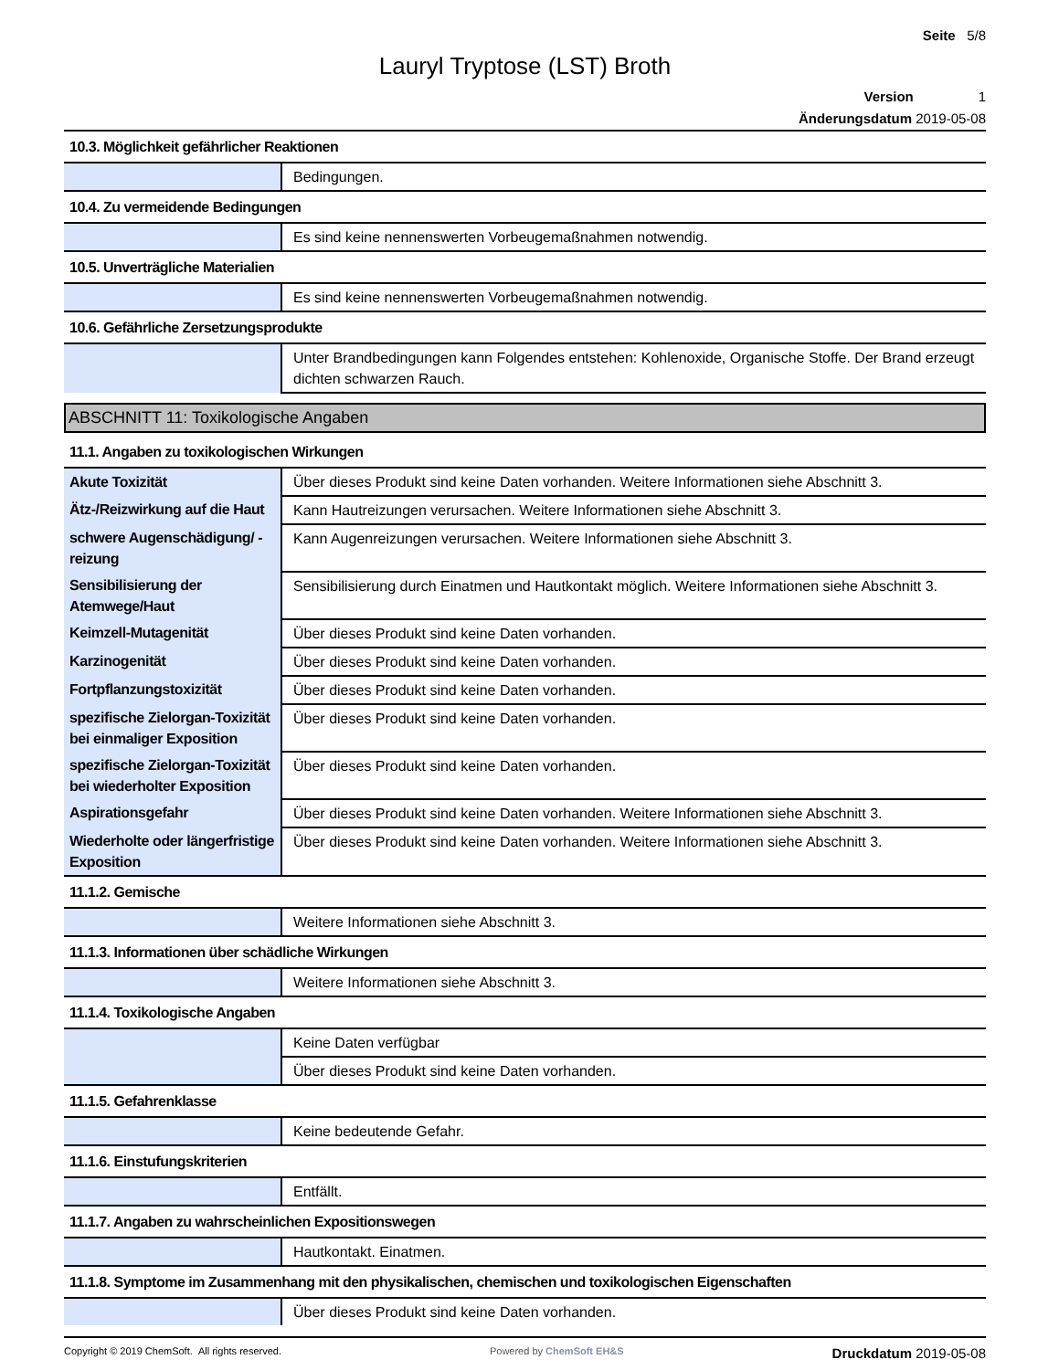Seite 5/8
Lauryl Tryptose (LST) Broth
Version 1
Änderungsdatum 2019-05-08
| 10.3. Möglichkeit gefährlicher Reaktionen | |
| | Bedingungen. |
| 10.4. Zu vermeidende Bedingungen | |
| | Es sind keine nennenswerten Vorbeugemaßnahmen notwendig. |
| 10.5. Unverträgliche Materialien | |
| | Es sind keine nennenswerten Vorbeugemaßnahmen notwendig. |
| 10.6. Gefährliche Zersetzungsprodukte | |
| | Unter Brandbedingungen kann Folgendes entstehen: Kohlenoxide, Organische Stoffe. Der Brand erzeugt dichten schwarzen Rauch. |
ABSCHNITT 11: Toxikologische Angaben
| 11.1. Angaben zu toxikologischen Wirkungen | |
| Akute Toxizität | Über dieses Produkt sind keine Daten vorhanden. Weitere Informationen siehe Abschnitt 3. |
| Ätz-/Reizwirkung auf die Haut | Kann Hautreizungen verursachen. Weitere Informationen siehe Abschnitt 3. |
| schwere Augenschädigung/ -reizung | Kann Augenreizungen verursachen. Weitere Informationen siehe Abschnitt 3. |
| Sensibilisierung der Atemwege/Haut | Sensibilisierung durch Einatmen und Hautkontakt möglich. Weitere Informationen siehe Abschnitt 3. |
| Keimzell-Mutagenität | Über dieses Produkt sind keine Daten vorhanden. |
| Karzinogenität | Über dieses Produkt sind keine Daten vorhanden. |
| Fortpflanzungstoxizität | Über dieses Produkt sind keine Daten vorhanden. |
| spezifische Zielorgan-Toxizität bei einmaliger Exposition | Über dieses Produkt sind keine Daten vorhanden. |
| spezifische Zielorgan-Toxizität bei wiederholter Exposition | Über dieses Produkt sind keine Daten vorhanden. |
| Aspirationsgefahr | Über dieses Produkt sind keine Daten vorhanden. Weitere Informationen siehe Abschnitt 3. |
| Wiederholte oder längerfristige Exposition | Über dieses Produkt sind keine Daten vorhanden. Weitere Informationen siehe Abschnitt 3. |
| 11.1.2. Gemische | |
| | Weitere Informationen siehe Abschnitt 3. |
| 11.1.3. Informationen über schädliche Wirkungen | |
| | Weitere Informationen siehe Abschnitt 3. |
| 11.1.4. Toxikologische Angaben | |
| | Keine Daten verfügbar |
| | Über dieses Produkt sind keine Daten vorhanden. |
| 11.1.5. Gefahrenklasse | |
| | Keine bedeutende Gefahr. |
| 11.1.6. Einstufungskriterien | |
| | Entfällt. |
| 11.1.7. Angaben zu wahrscheinlichen Expositionswegen | |
| | Hautkontakt. Einatmen. |
| 11.1.8. Symptome im Zusammenhang mit den physikalischen, chemischen und toxikologischen Eigenschaften | |
| | Über dieses Produkt sind keine Daten vorhanden. |
Copyright © 2019 ChemSoft. All rights reserved.
Powered by ChemSoft EH&S
Druckdatum 2019-05-08